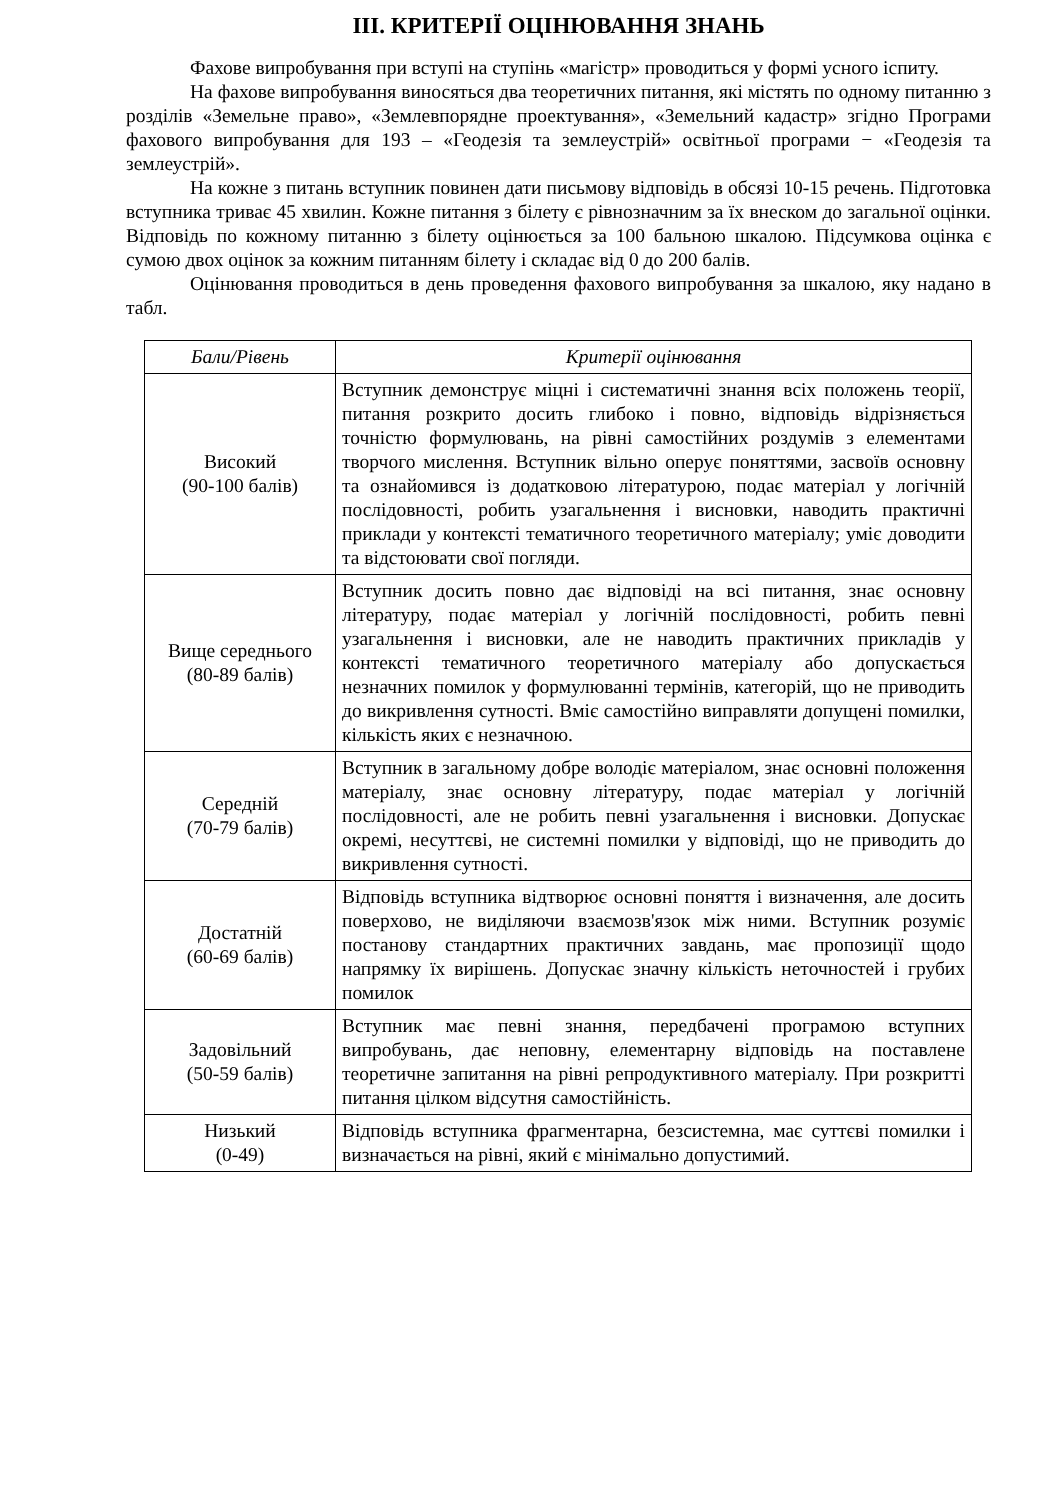III. КРИТЕРІЇ ОЦІНЮВАННЯ ЗНАНЬ
Фахове випробування при вступі на ступінь «магістр» проводиться у формі усного іспиту.
На фахове випробування виносяться два теоретичних питання, які містять по одному питанню з розділів «Земельне право», «Землевпорядне проектування», «Земельний кадастр» згідно Програми фахового випробування для 193 – «Геодезія та землеустрій» освітньої програми − «Геодезія та землеустрій».
На кожне з питань вступник повинен дати письмову відповідь в обсязі 10-15 речень. Підготовка вступника триває 45 хвилин. Кожне питання з білету є рівнозначним за їх внеском до загальної оцінки. Відповідь по кожному питанню з білету оцінюється за 100 бальною шкалою. Підсумкова оцінка є сумою двох оцінок за кожним питанням білету і складає від 0 до 200 балів.
Оцінювання проводиться в день проведення фахового випробування за шкалою, яку надано в табл.
| Бали/Рівень | Критерії оцінювання |
| --- | --- |
| Високий (90-100 балів) | Вступник демонструє міцні і систематичні знання всіх положень теорії, питання розкрито досить глибоко і повно, відповідь відрізняється точністю формулювань, на рівні самостійних роздумів з елементами творчого мислення. Вступник вільно оперує поняттями, засвоїв основну та ознайомився із додатковою літературою, подає матеріал у логічній послідовності, робить узагальнення і висновки, наводить практичні приклади у контексті тематичного теоретичного матеріалу; уміє доводити та відстоювати свої погляди. |
| Вище середнього (80-89 балів) | Вступник досить повно дає відповіді на всі питання, знає основну літературу, подає матеріал у логічній послідовності, робить певні узагальнення і висновки, але не наводить практичних прикладів у контексті тематичного теоретичного матеріалу або допускається незначних помилок у формулюванні термінів, категорій, що не приводить до викривлення сутності. Вміє самостійно виправляти допущені помилки, кількість яких є незначною. |
| Середній (70-79 балів) | Вступник в загальному добре володіє матеріалом, знає основні положення матеріалу, знає основну літературу, подає матеріал у логічній послідовності, але не робить певні узагальнення і висновки. Допускає окремі, несуттєві, не системні помилки у відповіді, що не приводить до викривлення сутності. |
| Достатній (60-69 балів) | Відповідь вступника відтворює основні поняття і визначення, але досить поверхово, не виділяючи взаємозв'язок між ними. Вступник розуміє постанову стандартних практичних завдань, має пропозиції щодо напрямку їх вирішень. Допускає значну кількість неточностей і грубих помилок |
| Задовільний (50-59 балів) | Вступник має певні знання, передбачені програмою вступних випробувань, дає неповну, елементарну відповідь на поставлене теоретичне запитання на рівні репродуктивного матеріалу. При розкритті питання цілком відсутня самостійність. |
| Низький (0-49) | Відповідь вступника фрагментарна, безсистемна, має суттєві помилки і визначається на рівні, який є мінімально допустимий. |